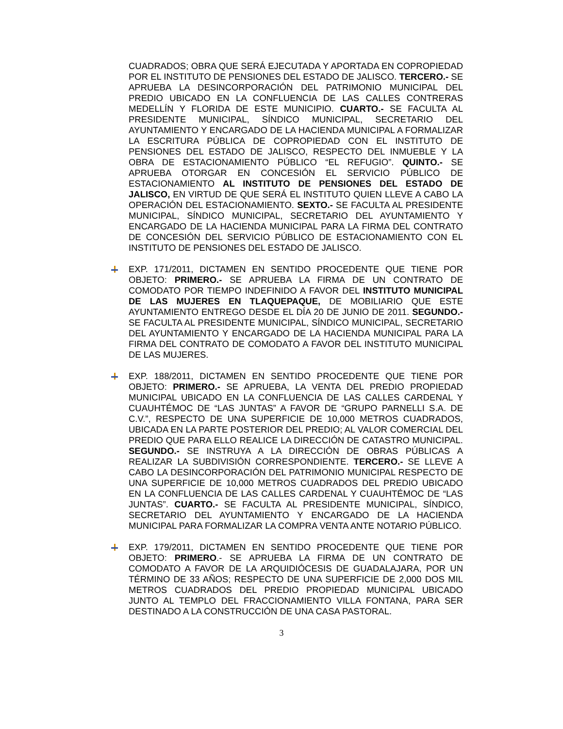CUADRADOS; OBRA QUE SERÁ EJECUTADA Y APORTADA EN COPROPIEDAD POR EL INSTITUTO DE PENSIONES DEL ESTADO DE JALISCO. TERCERO.- SE APRUEBA LA DESINCORPORACIÓN DEL PATRIMONIO MUNICIPAL DEL PREDIO UBICADO EN LA CONFLUENCIA DE LAS CALLES CONTRERAS MEDELLÍN Y FLORIDA DE ESTE MUNICIPIO. CUARTO.- SE FACULTA AL PRESIDENTE MUNICIPAL, SÍNDICO MUNICIPAL, SECRETARIO DEL AYUNTAMIENTO Y ENCARGADO DE LA HACIENDA MUNICIPAL A FORMALIZAR LA ESCRITURA PÚBLICA DE COPROPIEDAD CON EL INSTITUTO DE PENSIONES DEL ESTADO DE JALISCO, RESPECTO DEL INMUEBLE Y LA OBRA DE ESTACIONAMIENTO PÚBLICO “EL REFUGIO”. QUINTO.- SE APRUEBA OTORGAR EN CONCESIÓN EL SERVICIO PÚBLICO DE ESTACIONAMIENTO AL INSTITUTO DE PENSIONES DEL ESTADO DE JALISCO, EN VIRTUD DE QUE SERÁ EL INSTITUTO QUIEN LLEVE A CABO LA OPERACIÓN DEL ESTACIONAMIENTO. SEXTO.- SE FACULTA AL PRESIDENTE MUNICIPAL, SÍNDICO MUNICIPAL, SECRETARIO DEL AYUNTAMIENTO Y ENCARGADO DE LA HACIENDA MUNICIPAL PARA LA FIRMA DEL CONTRATO DE CONCESIÓN DEL SERVICIO PÚBLICO DE ESTACIONAMIENTO CON EL INSTITUTO DE PENSIONES DEL ESTADO DE JALISCO.
EXP. 171/2011, DICTAMEN EN SENTIDO PROCEDENTE QUE TIENE POR OBJETO: PRIMERO.- SE APRUEBA LA FIRMA DE UN CONTRATO DE COMODATO POR TIEMPO INDEFINIDO A FAVOR DEL INSTITUTO MUNICIPAL DE LAS MUJERES EN TLAQUEPAQUE, DE MOBILIARIO QUE ESTE AYUNTAMIENTO ENTREGO DESDE EL DÍA 20 DE JUNIO DE 2011. SEGUNDO.- SE FACULTA AL PRESIDENTE MUNICIPAL, SÍNDICO MUNICIPAL, SECRETARIO DEL AYUNTAMIENTO Y ENCARGADO DE LA HACIENDA MUNICIPAL PARA LA FIRMA DEL CONTRATO DE COMODATO A FAVOR DEL INSTITUTO MUNICIPAL DE LAS MUJERES.
EXP. 188/2011, DICTAMEN EN SENTIDO PROCEDENTE QUE TIENE POR OBJETO: PRIMERO.- SE APRUEBA, LA VENTA DEL PREDIO PROPIEDAD MUNICIPAL UBICADO EN LA CONFLUENCIA DE LAS CALLES CARDENAL Y CUAUHTÉMOC DE “LAS JUNTAS” A FAVOR DE “GRUPO PARNELLI S.A. DE C.V.”, RESPECTO DE UNA SUPERFICIE DE 10,000 METROS CUADRADOS, UBICADA EN LA PARTE POSTERIOR DEL PREDIO; AL VALOR COMERCIAL DEL PREDIO QUE PARA ELLO REALICE LA DIRECCIÓN DE CATASTRO MUNICIPAL. SEGUNDO.- SE INSTRUYA A LA DIRECCIÓN DE OBRAS PÚBLICAS A REALIZAR LA SUBDIVISIÓN CORRESPONDIENTE. TERCERO.- SE LLEVE A CABO LA DESINCORPORACIÓN DEL PATRIMONIO MUNICIPAL RESPECTO DE UNA SUPERFICIE DE 10,000 METROS CUADRADOS DEL PREDIO UBICADO EN LA CONFLUENCIA DE LAS CALLES CARDENAL Y CUAUHTÉMOC DE “LAS JUNTAS”. CUARTO.- SE FACULTA AL PRESIDENTE MUNICIPAL, SÍNDICO, SECRETARIO DEL AYUNTAMIENTO Y ENCARGADO DE LA HACIENDA MUNICIPAL PARA FORMALIZAR LA COMPRA VENTA ANTE NOTARIO PÚBLICO.
EXP. 179/2011, DICTAMEN EN SENTIDO PROCEDENTE QUE TIENE POR OBJETO: PRIMERO.- SE APRUEBA LA FIRMA DE UN CONTRATO DE COMODATO A FAVOR DE LA ARQUIDIÓCESIS DE GUADALAJARA, POR UN TÉRMINO DE 33 AÑOS; RESPECTO DE UNA SUPERFICIE DE 2,000 DOS MIL METROS CUADRADOS DEL PREDIO PROPIEDAD MUNICIPAL UBICADO JUNTO AL TEMPLO DEL FRACCIONAMIENTO VILLA FONTANA, PARA SER DESTINADO A LA CONSTRUCCIÓN DE UNA CASA PASTORAL.
3